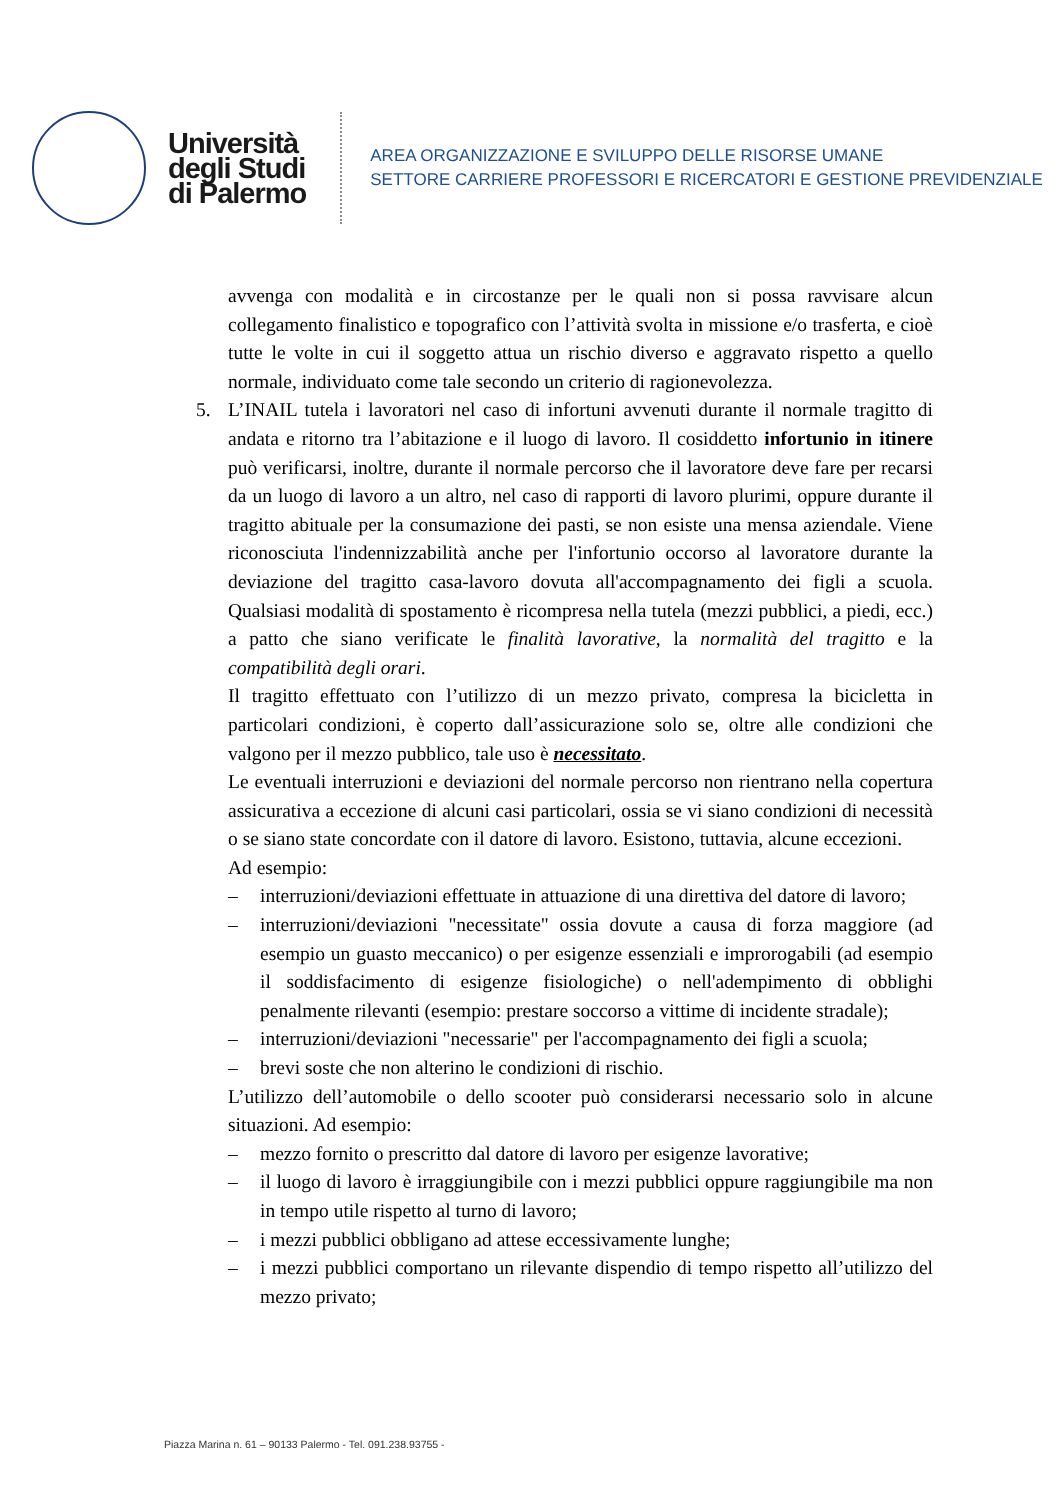Università
degli Studi
di Palermo
AREA ORGANIZZAZIONE E SVILUPPO DELLE RISORSE UMANE
SETTORE CARRIERE PROFESSORI E RICERCATORI E GESTIONE PREVIDENZIALE
avvenga con modalità e in circostanze per le quali non si possa ravvisare alcun collegamento finalistico e topografico con l’attività svolta in missione e/o trasferta, e cioè tutte le volte in cui il soggetto attua un rischio diverso e aggravato rispetto a quello normale, individuato come tale secondo un criterio di ragionevolezza.
5. L’INAIL tutela i lavoratori nel caso di infortuni avvenuti durante il normale tragitto di andata e ritorno tra l’abitazione e il luogo di lavoro. Il cosiddetto infortunio in itinere può verificarsi, inoltre, durante il normale percorso che il lavoratore deve fare per recarsi da un luogo di lavoro a un altro, nel caso di rapporti di lavoro plurimi, oppure durante il tragitto abituale per la consumazione dei pasti, se non esiste una mensa aziendale. Viene riconosciuta l'indennizzabilità anche per l'infortunio occorso al lavoratore durante la deviazione del tragitto casa-lavoro dovuta all'accompagnamento dei figli a scuola. Qualsiasi modalità di spostamento è ricompresa nella tutela (mezzi pubblici, a piedi, ecc.) a patto che siano verificate le finalità lavorative, la normalità del tragitto e la compatibilità degli orari.
Il tragitto effettuato con l’utilizzo di un mezzo privato, compresa la bicicletta in particolari condizioni, è coperto dall’assicurazione solo se, oltre alle condizioni che valgono per il mezzo pubblico, tale uso è necessitato.
Le eventuali interruzioni e deviazioni del normale percorso non rientrano nella copertura assicurativa a eccezione di alcuni casi particolari, ossia se vi siano condizioni di necessità o se siano state concordate con il datore di lavoro. Esistono, tuttavia, alcune eccezioni.
Ad esempio:
– interruzioni/deviazioni effettuate in attuazione di una direttiva del datore di lavoro;
– interruzioni/deviazioni "necessitate" ossia dovute a causa di forza maggiore (ad esempio un guasto meccanico) o per esigenze essenziali e improrogabili (ad esempio il soddisfacimento di esigenze fisiologiche) o nell'adempimento di obblighi penalmente rilevanti (esempio: prestare soccorso a vittime di incidente stradale);
– interruzioni/deviazioni "necessarie" per l'accompagnamento dei figli a scuola;
– brevi soste che non alterino le condizioni di rischio.
L’utilizzo dell’automobile o dello scooter può considerarsi necessario solo in alcune situazioni. Ad esempio:
– mezzo fornito o prescritto dal datore di lavoro per esigenze lavorative;
– il luogo di lavoro è irraggiungibile con i mezzi pubblici oppure raggiungibile ma non in tempo utile rispetto al turno di lavoro;
– i mezzi pubblici obbligano ad attese eccessivamente lunghe;
– i mezzi pubblici comportano un rilevante dispendio di tempo rispetto all’utilizzo del mezzo privato;
Piazza Marina n. 61 – 90133 Palermo - Tel. 091.238.93755 -